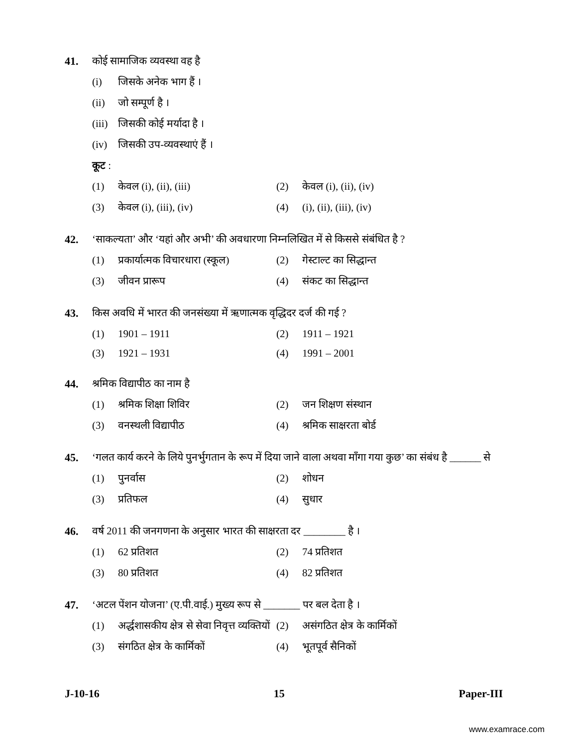41. कोई सामाजिक व्यवस्था वह है
(i) जिसके अनेक भाग हैं ।
(ii) जो सम्पूर्ण है ।
(iii) जिसकी कोई मर्यादा है ।
(iv) जिसकी उप-व्यवस्थाएं हैं ।
कूट :
(1) केवल (i), (ii), (iii)
(2) केवल (i), (ii), (iv)
(3) केवल (i), (iii), (iv)
(4) (i), (ii), (iii), (iv)
42. ‘साकल्यता’ और ‘यहां और अभी’ की अवधारणा निम्नलिखित में से किससे संबंधित है ?
(1) प्रकार्यात्मक विचारधारा (स्कूल)
(2) गेस्टाल्ट का सिद्धान्त
(3) जीवन प्रारूप
(4) संकट का सिद्धान्त
43. किस अवधि में भारत की जनसंख्या में ऋणात्मक वृद्धिदर दर्ज की गई ?
(1) 1901 – 1911
(2) 1911 – 1921
(3) 1921 – 1931
(4) 1991 – 2001
44. श्रमिक विद्यापीठ का नाम है
(1) श्रमिक शिक्षा शिविर
(2) जन शिक्षण संस्थान
(3) वनस्थली विद्यापीठ
(4) श्रमिक साक्षरता बोर्ड
45. ‘गलत कार्य करने के लिये पुनर्भुगतान के रूप में दिया जाने वाला अथवा माँगा गया कुछ’ का संबंध है ______ से
(1) पुनर्वास
(2) शोधन
(3) प्रतिफल
(4) सुधार
46. वर्ष 2011 की जनगणना के अनुसार भारत की साक्षरता दर ________ है ।
(1) 62 प्रतिशत
(2) 74 प्रतिशत
(3) 80 प्रतिशत
(4) 82 प्रतिशत
47. ‘अटल पेंशन योजना’ (ए.पी.वाई.) मुख्य रूप से _______ पर बल देता है ।
(1) अर्द्धशासकीय क्षेत्र से सेवा निवृत्त व्यक्तियों
(2) असंगठित क्षेत्र के कार्मिकों
(3) संगठित क्षेत्र के कार्मिकों
(4) भूतपूर्व सैनिकों
J-10-16 15 Paper-III
www.examrace.com